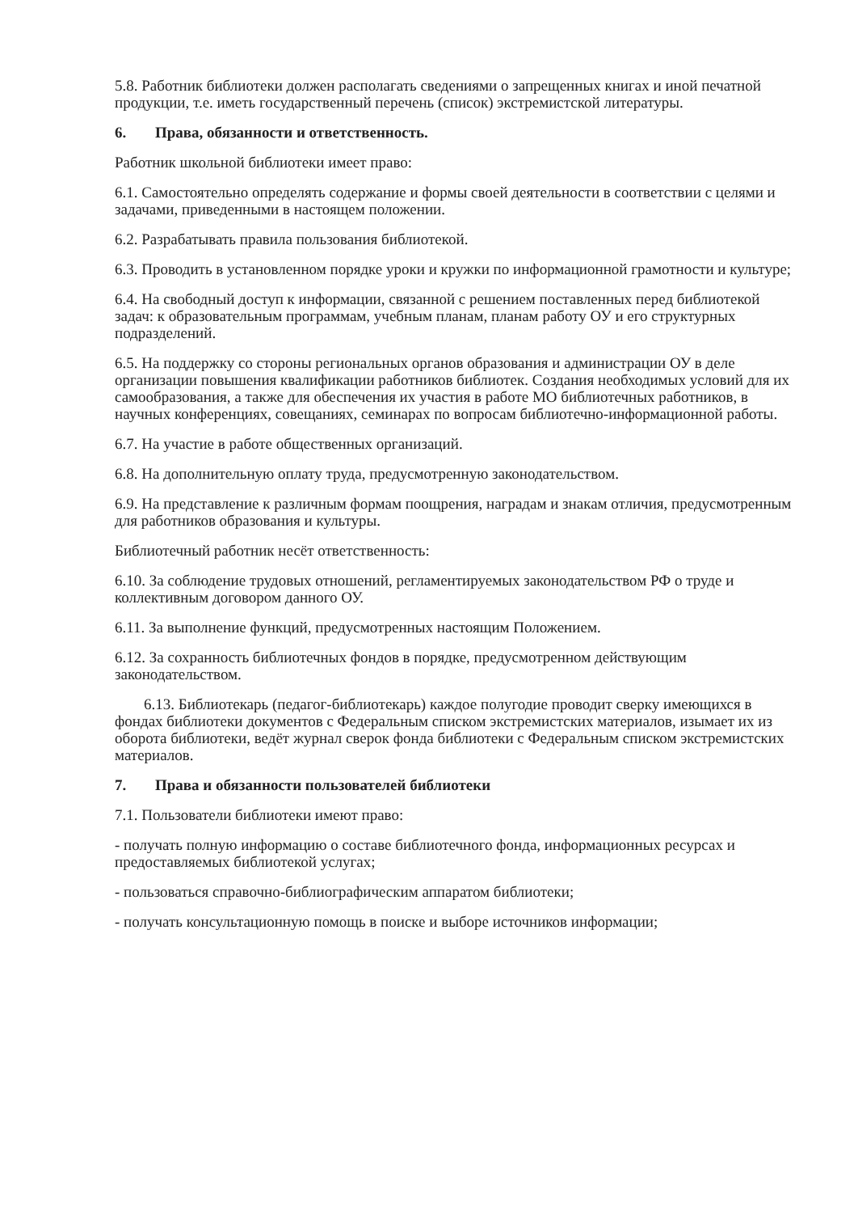5.8. Работник библиотеки должен располагать сведениями о запрещенных книгах и иной печатной продукции, т.е. иметь государственный перечень (список) экстремистской литературы.
6. Права, обязанности и ответственность.
Работник школьной библиотеки имеет право:
6.1. Самостоятельно определять содержание и формы своей деятельности в соответствии с целями и задачами, приведенными в настоящем положении.
6.2. Разрабатывать правила пользования библиотекой.
6.3. Проводить в установленном порядке уроки и кружки по информационной грамотности и культуре;
6.4. На свободный доступ к информации, связанной с решением поставленных перед библиотекой задач: к образовательным программам, учебным планам, планам работу ОУ и его структурных подразделений.
6.5. На поддержку со стороны региональных органов образования и администрации ОУ в деле организации повышения квалификации работников библиотек. Создания необходимых условий для их самообразования, а также для обеспечения их участия в работе МО библиотечных работников, в научных конференциях, совещаниях, семинарах по вопросам библиотечно-информационной работы.
6.7. На участие в работе общественных организаций.
6.8. На дополнительную оплату труда, предусмотренную законодательством.
6.9. На представление к различным формам поощрения, наградам и знакам отличия, предусмотренным для работников образования и культуры.
Библиотечный работник несёт ответственность:
6.10. За соблюдение трудовых отношений, регламентируемых законодательством РФ о труде и коллективным договором данного ОУ.
6.11. За выполнение функций, предусмотренных настоящим Положением.
6.12. За сохранность библиотечных фондов в порядке, предусмотренном действующим законодательством.
6.13. Библиотекарь (педагог-библиотекарь) каждое полугодие проводит сверку имеющихся в фондах библиотеки документов с Федеральным списком экстремистских материалов, изымает их из оборота библиотеки, ведёт журнал сверок фонда библиотеки с Федеральным списком экстремистских материалов.
7. Права и обязанности пользователей библиотеки
7.1. Пользователи библиотеки имеют право:
- получать полную информацию о составе библиотечного фонда, информационных ресурсах и предоставляемых библиотекой услугах;
- пользоваться справочно-библиографическим аппаратом библиотеки;
- получать консультационную помощь в поиске и выборе источников информации;